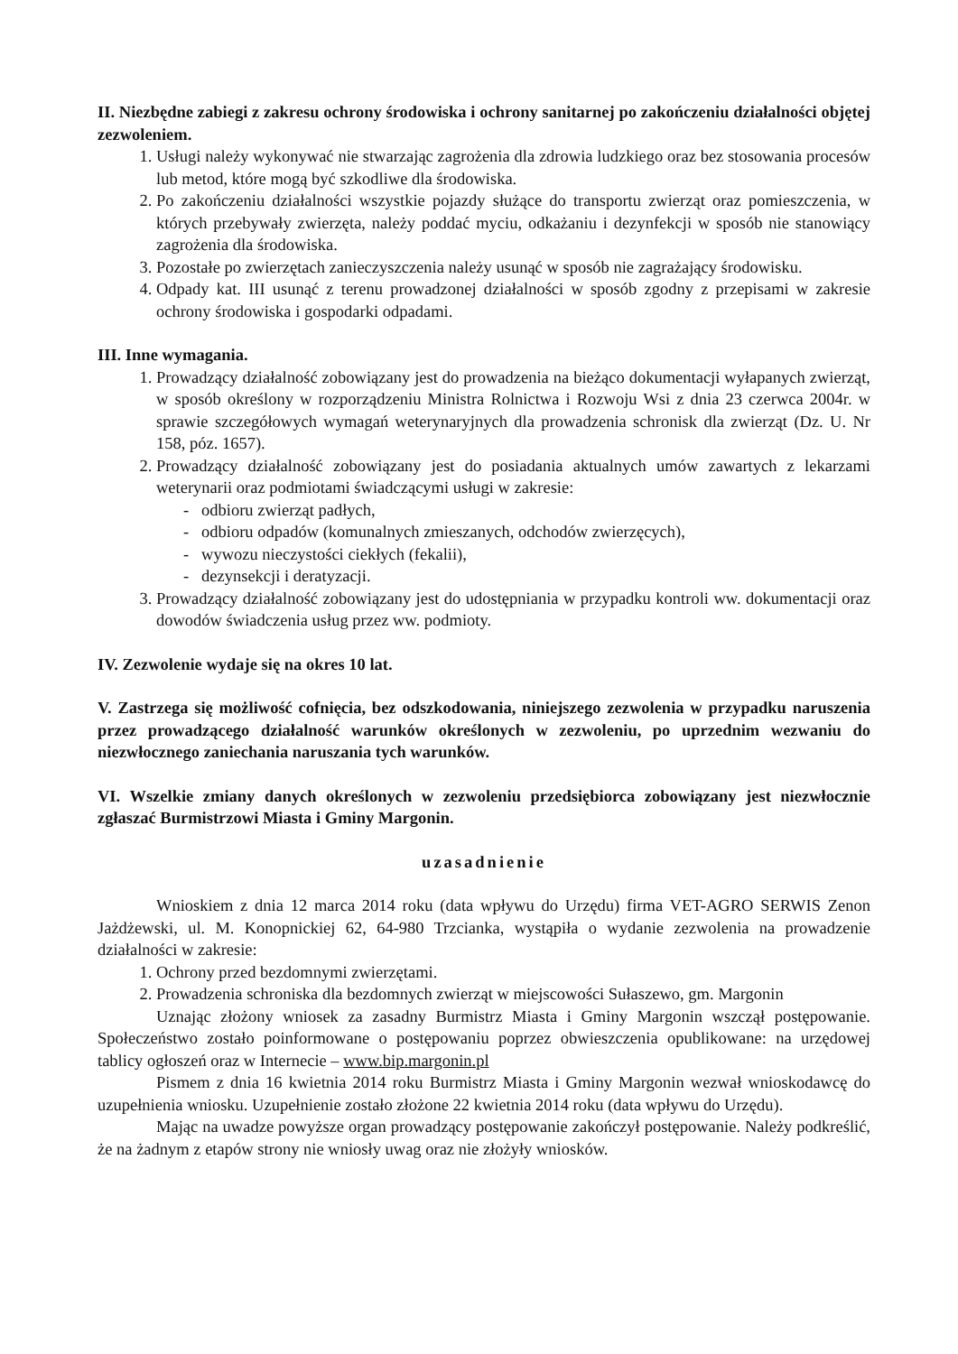II. Niezbędne zabiegi z zakresu ochrony środowiska i ochrony sanitarnej po zakończeniu działalności objętej zezwoleniem.
1. Usługi należy wykonywać nie stwarzając zagrożenia dla zdrowia ludzkiego oraz bez stosowania procesów lub metod, które mogą być szkodliwe dla środowiska.
2. Po zakończeniu działalności wszystkie pojazdy służące do transportu zwierząt oraz pomieszczenia, w których przebywały zwierzęta, należy poddać myciu, odkażaniu i dezynfekcji w sposób nie stanowiący zagrożenia dla środowiska.
3. Pozostałe po zwierzętach zanieczyszczenia należy usunąć w sposób nie zagrażający środowisku.
4. Odpady kat. III usunąć z terenu prowadzonej działalności w sposób zgodny z przepisami w zakresie ochrony środowiska i gospodarki odpadami.
III. Inne wymagania.
1. Prowadzący działalność zobowiązany jest do prowadzenia na bieżąco dokumentacji wyłapanych zwierząt, w sposób określony w rozporządzeniu Ministra Rolnictwa i Rozwoju Wsi z dnia 23 czerwca 2004r. w sprawie szczegółowych wymagań weterynaryjnych dla prowadzenia schronisk dla zwierząt (Dz. U. Nr 158, póz. 1657).
2. Prowadzący działalność zobowiązany jest do posiadania aktualnych umów zawartych z lekarzami weterynarii oraz podmiotami świadczącymi usługi w zakresie:
- odbioru zwierząt padłych,
- odbioru odpadów (komunalnych zmieszanych, odchodów zwierzęcych),
- wywozu nieczystości ciekłych (fekalii),
- dezynsekcji i deratyzacji.
3. Prowadzący działalność zobowiązany jest do udostępniania w przypadku kontroli ww. dokumentacji oraz dowodów świadczenia usług przez ww. podmioty.
IV. Zezwolenie wydaje się na okres 10 lat.
V. Zastrzega się możliwość cofnięcia, bez odszkodowania, niniejszego zezwolenia w przypadku naruszenia przez prowadzącego działalność warunków określonych w zezwoleniu, po uprzednim wezwaniu do niezwłocznego zaniechania naruszania tych warunków.
VI. Wszelkie zmiany danych określonych w zezwoleniu przedsiębiorca zobowiązany jest niezwłocznie zgłaszać Burmistrzowi Miasta i Gminy Margonin.
uzasadnienie
Wnioskiem z dnia 12 marca 2014 roku (data wpływu do Urzędu) firma VET-AGRO SERWIS Zenon Jażdżewski, ul. M. Konopnickiej 62, 64-980 Trzcianka, wystąpiła o wydanie zezwolenia na prowadzenie działalności w zakresie:
1. Ochrony przed bezdomnymi zwierzętami.
2. Prowadzenia schroniska dla bezdomnych zwierząt w miejscowości Sułaszewo, gm. Margonin
Uznając złożony wniosek za zasadny Burmistrz Miasta i Gminy Margonin wszczął postępowanie. Społeczeństwo zostało poinformowane o postępowaniu poprzez obwieszczenia opublikowane: na urzędowej tablicy ogłoszeń oraz w Internecie – www.bip.margonin.pl
Pismem z dnia 16 kwietnia 2014 roku Burmistrz Miasta i Gminy Margonin wezwał wnioskodawcę do uzupełnienia wniosku. Uzupełnienie zostało złożone 22 kwietnia 2014 roku (data wpływu do Urzędu).
Mając na uwadze powyższe organ prowadzący postępowanie zakończył postępowanie. Należy podkreślić, że na żadnym z etapów strony nie wniosły uwag oraz nie złożyły wniosków.